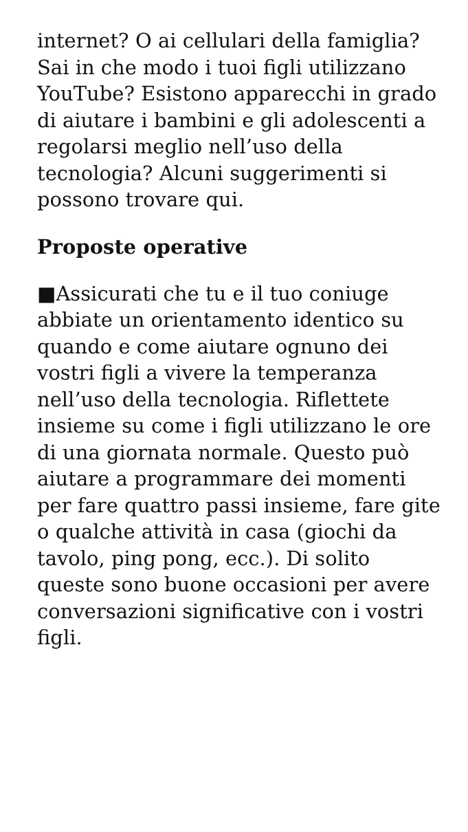internet? O ai cellulari della famiglia? Sai in che modo i tuoi figli utilizzano YouTube? Esistono apparecchi in grado di aiutare i bambini e gli adolescenti a regolarsi meglio nell’uso della tecnologia? Alcuni suggerimenti si possono trovare qui.
Proposte operative
■Assicurati che tu e il tuo coniuge abbiate un orientamento identico su quando e come aiutare ognuno dei vostri figli a vivere la temperanza nell’uso della tecnologia. Riflettete insieme su come i figli utilizzano le ore di una giornata normale. Questo può aiutare a programmare dei momenti per fare quattro passi insieme, fare gite o qualche attività in casa (giochi da tavolo, ping pong, ecc.). Di solito queste sono buone occasioni per avere conversazioni significative con i vostri figli.